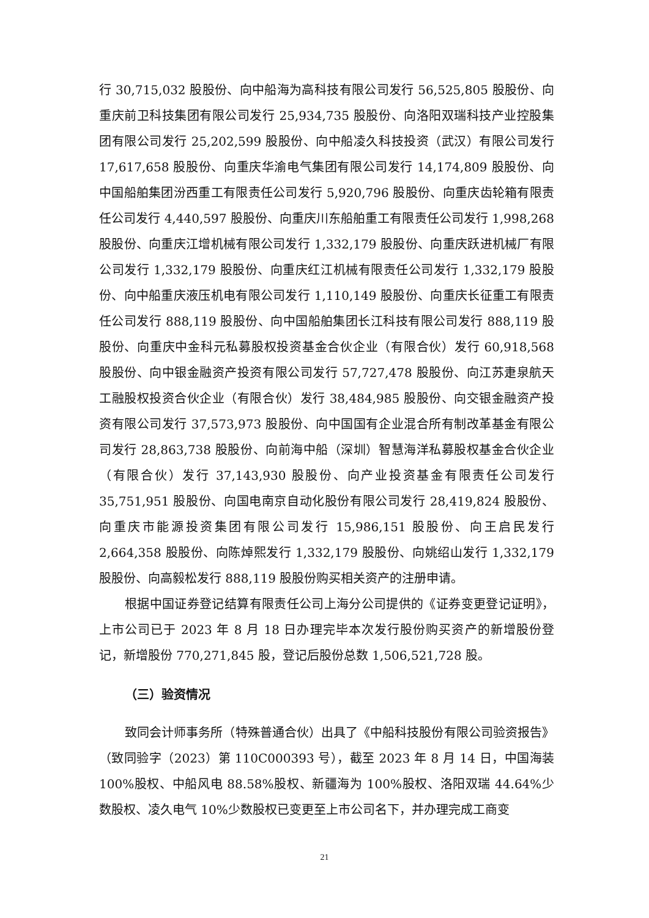行 30,715,032 股股份、向中船海为高科技有限公司发行 56,525,805 股股份、向重庆前卫科技集团有限公司发行 25,934,735 股股份、向洛阳双瑞科技产业控股集团有限公司发行 25,202,599 股股份、向中船凌久科技投资（武汉）有限公司发行 17,617,658 股股份、向重庆华渝电气集团有限公司发行 14,174,809 股股份、向中国船舶集团汾西重工有限责任公司发行 5,920,796 股股份、向重庆齿轮箱有限责任公司发行 4,440,597 股股份、向重庆川东船舶重工有限责任公司发行 1,998,268 股股份、向重庆江增机械有限公司发行 1,332,179 股股份、向重庆跃进机械厂有限公司发行 1,332,179 股股份、向重庆红江机械有限责任公司发行 1,332,179 股股份、向中船重庆液压机电有限公司发行 1,110,149 股股份、向重庆长征重工有限责任公司发行 888,119 股股份、向中国船舶集团长江科技有限公司发行 888,119 股股份、向重庆中金科元私募股权投资基金合伙企业（有限合伙）发行 60,918,568 股股份、向中银金融资产投资有限公司发行 57,727,478 股股份、向江苏疌泉航天工融股权投资合伙企业（有限合伙）发行 38,484,985 股股份、向交银金融资产投资有限公司发行 37,573,973 股股份、向中国国有企业混合所有制改革基金有限公司发行 28,863,738 股股份、向前海中船（深圳）智慧海洋私募股权基金合伙企业（有限合伙）发行 37,143,930 股股份、向产业投资基金有限责任公司发行 35,751,951 股股份、向国电南京自动化股份有限公司发行 28,419,824 股股份、向重庆市能源投资集团有限公司发行 15,986,151 股股份、向王启民发行 2,664,358 股股份、向陈焯熙发行 1,332,179 股股份、向姚绍山发行 1,332,179 股股份、向高毅松发行 888,119 股股份购买相关资产的注册申请。
根据中国证券登记结算有限责任公司上海分公司提供的《证券变更登记证明》，上市公司已于 2023 年 8 月 18 日办理完毕本次发行股份购买资产的新增股份登记，新增股份 770,271,845 股，登记后股份总数 1,506,521,728 股。
（三）验资情况
致同会计师事务所（特殊普通合伙）出具了《中船科技股份有限公司验资报告》（致同验字（2023）第 110C000393 号），截至 2023 年 8 月 14 日，中国海装 100%股权、中船风电 88.58%股权、新疆海为 100%股权、洛阳双瑞 44.64%少数股权、凌久电气 10%少数股权已变更至上市公司名下，并办理完成工商变
21